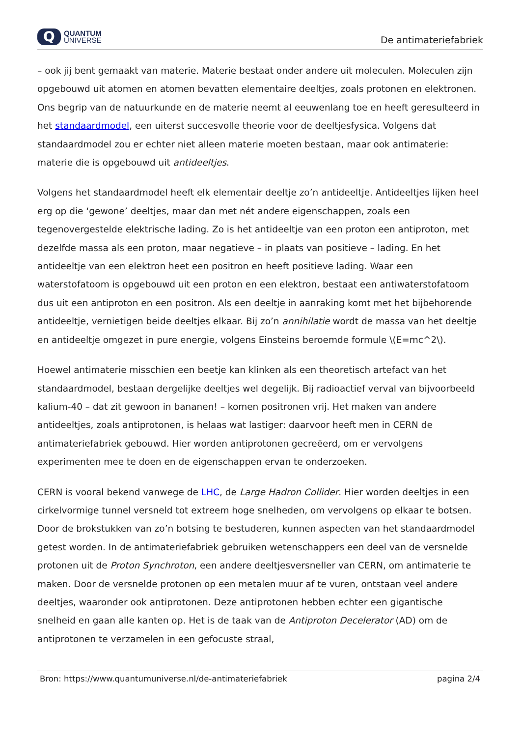Q
QUANTUM
UNIVERSE
De antimateriefabriek
– ook jij bent gemaakt van materie. Materie bestaat onder andere uit moleculen. Moleculen zijn opgebouwd uit atomen en atomen bevatten elementaire deeltjes, zoals protonen en elektronen. Ons begrip van de natuurkunde en de materie neemt al eeuwenlang toe en heeft geresulteerd in het standaardmodel, een uiterst succesvolle theorie voor de deeltjesfysica. Volgens dat standaardmodel zou er echter niet alleen materie moeten bestaan, maar ook antimaterie: materie die is opgebouwd uit antideeltjes.
Volgens het standaardmodel heeft elk elementair deeltje zo’n antideeltje. Antideeltjes lijken heel erg op die ‘gewone’ deeltjes, maar dan met nét andere eigenschappen, zoals een tegenovergestelde elektrische lading. Zo is het antideeltje van een proton een antiproton, met dezelfde massa als een proton, maar negatieve – in plaats van positieve – lading. En het antideeltje van een elektron heet een positron en heeft positieve lading. Waar een waterstofatoom is opgebouwd uit een proton en een elektron, bestaat een antiwaterstofatoom dus uit een antiproton en een positron. Als een deeltje in aanraking komt met het bijbehorende antideeltje, vernietigen beide deeltjes elkaar. Bij zo’n annihilatie wordt de massa van het deeltje en antideeltje omgezet in pure energie, volgens Einsteins beroemde formule \(E=mc^2\).
Hoewel antimaterie misschien een beetje kan klinken als een theoretisch artefact van het standaardmodel, bestaan dergelijke deeltjes wel degelijk. Bij radioactief verval van bijvoorbeeld kalium-40 – dat zit gewoon in bananen! – komen positronen vrij. Het maken van andere antideeltjes, zoals antiprotonen, is helaas wat lastiger: daarvoor heeft men in CERN de antimateriefabriek gebouwd. Hier worden antiprotonen gecreëerd, om er vervolgens experimenten mee te doen en de eigenschappen ervan te onderzoeken.
CERN is vooral bekend vanwege de LHC, de Large Hadron Collider. Hier worden deeltjes in een cirkelvormige tunnel versneld tot extreem hoge snelheden, om vervolgens op elkaar te botsen. Door de brokstukken van zo’n botsing te bestuderen, kunnen aspecten van het standaardmodel getest worden. In de antimateriefabriek gebruiken wetenschappers een deel van de versnelde protonen uit de Proton Synchroton, een andere deeltjesversneller van CERN, om antimaterie te maken. Door de versnelde protonen op een metalen muur af te vuren, ontstaan veel andere deeltjes, waaronder ook antiprotonen. Deze antiprotonen hebben echter een gigantische snelheid en gaan alle kanten op. Het is de taak van de Antiproton Decelerator (AD) om de antiprotonen te verzamelen in een gefocuste straal,
Bron: https://www.quantumuniverse.nl/de-antimateriefabriek pagina 2/4